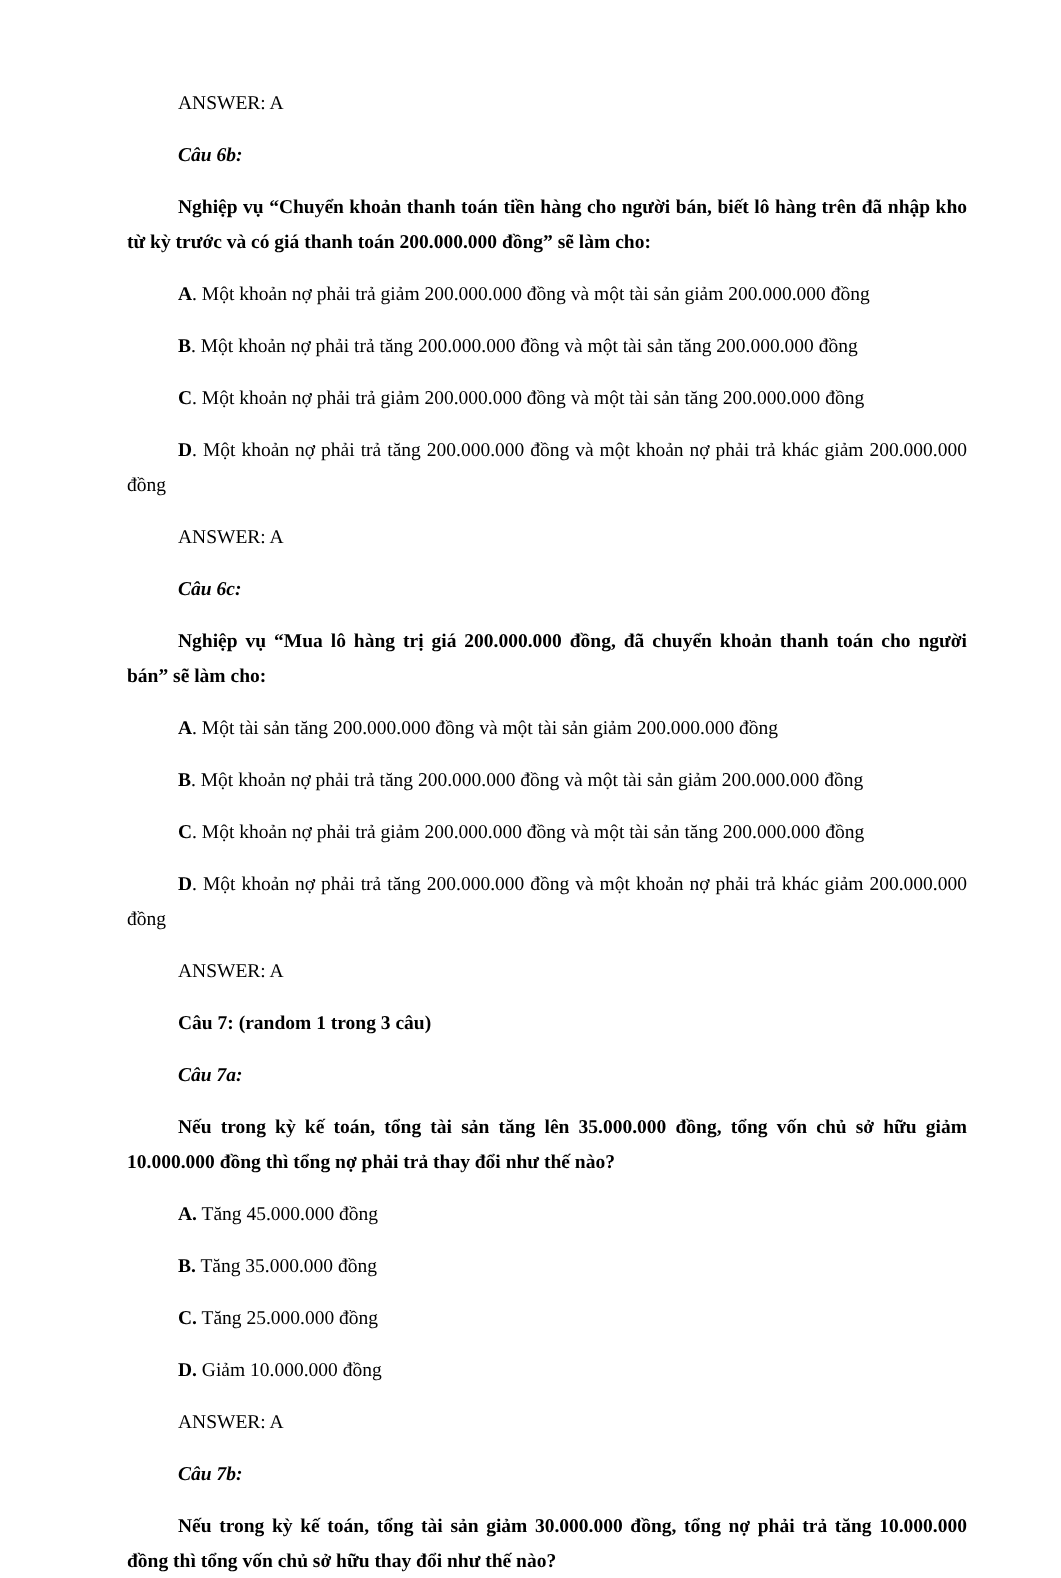ANSWER: A
Câu 6b:
Nghiệp vụ “Chuyển khoản thanh toán tiền hàng cho người bán, biết lô hàng trên đã nhập kho từ kỳ trước và có giá thanh toán 200.000.000 đồng” sẽ làm cho:
A. Một khoản nợ phải trả giảm 200.000.000 đồng và một tài sản giảm 200.000.000 đồng
B. Một khoản nợ phải trả tăng 200.000.000 đồng và một tài sản tăng 200.000.000 đồng
C. Một khoản nợ phải trả giảm 200.000.000 đồng và một tài sản tăng 200.000.000 đồng
D. Một khoản nợ phải trả tăng 200.000.000 đồng và một khoản nợ phải trả khác giảm 200.000.000 đồng
ANSWER: A
Câu 6c:
Nghiệp vụ “Mua lô hàng trị giá 200.000.000 đồng, đã chuyển khoản thanh toán cho người bán” sẽ làm cho:
A. Một tài sản tăng 200.000.000 đồng và một tài sản giảm 200.000.000 đồng
B. Một khoản nợ phải trả tăng 200.000.000 đồng và một tài sản giảm 200.000.000 đồng
C. Một khoản nợ phải trả giảm 200.000.000 đồng và một tài sản tăng 200.000.000 đồng
D. Một khoản nợ phải trả tăng 200.000.000 đồng và một khoản nợ phải trả khác giảm 200.000.000 đồng
ANSWER: A
Câu 7: (random 1 trong 3 câu)
Câu 7a:
Nếu trong kỳ kế toán, tổng tài sản tăng lên 35.000.000 đồng, tổng vốn chủ sở hữu giảm 10.000.000 đồng thì tổng nợ phải trả thay đổi như thế nào?
A. Tăng 45.000.000 đồng
B. Tăng 35.000.000 đồng
C. Tăng 25.000.000 đồng
D. Giảm 10.000.000 đồng
ANSWER: A
Câu 7b:
Nếu trong kỳ kế toán, tổng tài sản giảm 30.000.000 đồng, tổng nợ phải trả tăng 10.000.000 đồng thì tổng vốn chủ sở hữu thay đổi như thế nào?